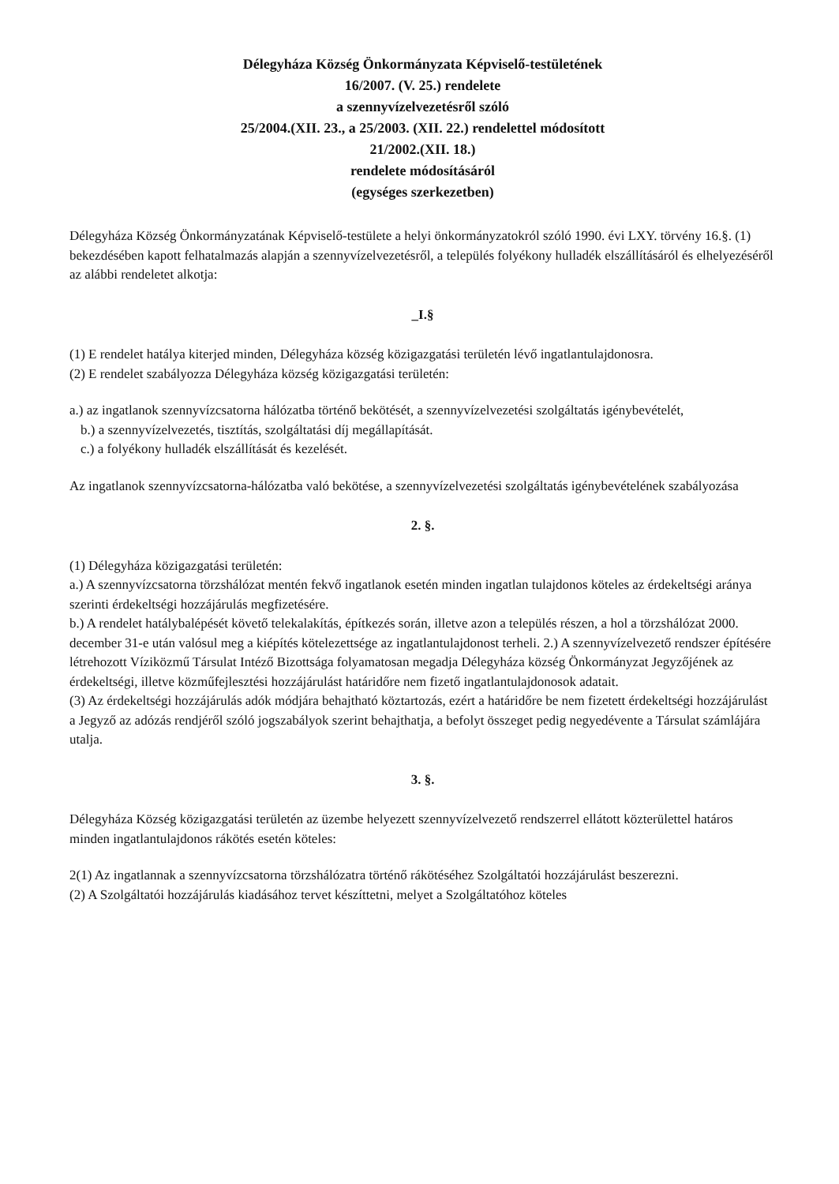Délegyháza Község Önkormányzata Képviselő-testületének
16/2007. (V. 25.) rendelete
a szennyvízelvezetésről szóló
25/2004.(XII. 23., a 25/2003. (XII. 22.) rendelettel módosított
21/2002.(XII. 18.)
rendelete módosításáról
(egységes szerkezetben)
Délegyháza Község Önkormányzatának Képviselő-testülete a helyi önkormányzatokról szóló 1990. évi LXY. törvény 16.§. (1) bekezdésében kapott felhatalmazás alapján a szennyvízelvezetésről, a település folyékony hulladék elszállításáról és elhelyezéséről az alábbi rendeletet alkotja:
_I.§
(1) E rendelet hatálya kiterjed minden, Délegyháza község közigazgatási területén lévő ingatlantulajdonosra.
(2) E rendelet szabályozza Délegyháza község közigazgatási területén:
a.) az ingatlanok szennyvízcsatorna hálózatba történő bekötését, a szennyvízelvezetési szolgáltatás igénybevételét,
b.) a szennyvízelvezetés, tisztítás, szolgáltatási díj megállapítását.
c.) a folyékony hulladék elszállítását és kezelését.
Az ingatlanok szennyvízcsatorna-hálózatba való bekötése, a szennyvízelvezetési szolgáltatás igénybevételének szabályozása
2. §.
(1) Délegyháza közigazgatási területén:
a.) A szennyvízcsatorna törzshálózat mentén fekvő ingatlanok esetén minden ingatlan tulajdonos köteles az érdekeltségi aránya szerinti érdekeltségi hozzájárulás megfizetésére.
b.) A rendelet hatálybalépését követő telekalakítás, építkezés során, illetve azon a település részen, a hol a törzshálózat 2000. december 31-e után valósul meg a kiépítés kötelezettsége az ingatlantulajdonost terheli. 2.) A szennyvízelvezető rendszer építésére létrehozott Víziközmű Társulat Intéző Bizottsága folyamatosan megadja Délegyháza község Önkormányzat Jegyzőjének az érdekeltségi, illetve közműfejlesztési hozzájárulást határidőre nem fizető ingatlantulajdonosok adatait.
(3) Az érdekeltségi hozzájárulás adók módjára behajtható köztartozás, ezért a határidőre be nem fizetett érdekeltségi hozzájárulást a Jegyző az adózás rendjéről szóló jogszabályok szerint behajthatja, a befolyt összeget pedig negyedévente a Társulat számlájára utalja.
3. §.
Délegyháza Község közigazgatási területén az üzembe helyezett szennyvízelvezető rendszerrel ellátott közterülettel határos minden ingatlantulajdonos rákötés esetén köteles:
2(1) Az ingatlannak a szennyvízcsatorna törzshálózatra történő rákötéséhez Szolgáltatói hozzájárulást beszerezni.
(2) A Szolgáltatói hozzájárulás kiadásához tervet készíttetni, melyet a Szolgáltatóhoz köteles